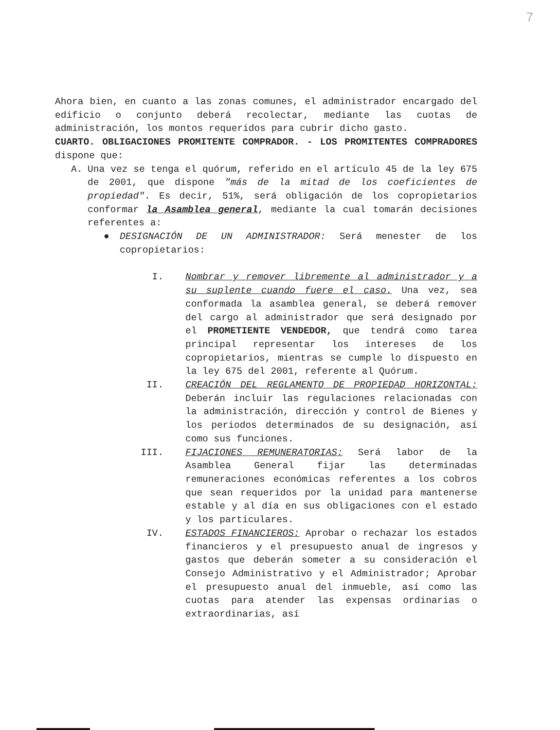7
Ahora bien, en cuanto a las zonas comunes, el administrador encargado del edificio o conjunto deberá recolectar, mediante las cuotas de administración, los montos requeridos para cubrir dicho gasto.
CUARTO. OBLIGACIONES PROMITENTE COMPRADOR. - LOS PROMITENTES COMPRADORES dispone que:
A. Una vez se tenga el quórum, referido en el artículo 45 de la ley 675 de 2001, que dispone "más de la mitad de los coeficientes de propiedad". Es decir, 51%, será obligación de los copropietarios conformar la Asamblea general, mediante la cual tomarán decisiones referentes a:
● DESIGNACIÓN DE UN ADMINISTRADOR: Será menester de los copropietarios:
I. Nombrar y remover libremente al administrador y a su suplente cuando fuere el caso. Una vez, sea conformada la asamblea general, se deberá remover del cargo al administrador que será designado por el PROMETIENTE VENDEDOR, que tendrá como tarea principal representar los intereses de los copropietarios, mientras se cumple lo dispuesto en la ley 675 del 2001, referente al Quórum.
II. CREACIÓN DEL REGLAMENTO DE PROPIEDAD HORIZONTAL: Deberán incluir las regulaciones relacionadas con la administración, dirección y control de Bienes y los periodos determinados de su designación, así como sus funciones.
III. FIJACIONES REMUNERATORIAS: Será labor de la Asamblea General fijar las determinadas remuneraciones económicas referentes a los cobros que sean requeridos por la unidad para mantenerse estable y al día en sus obligaciones con el estado y los particulares.
IV. ESTADOS FINANCIEROS: Aprobar o rechazar los estados financieros y el presupuesto anual de ingresos y gastos que deberán someter a su consideración el Consejo Administrativo y el Administrador; Aprobar el presupuesto anual del inmueble, así como las cuotas para atender las expensas ordinarias o extraordinarias, así